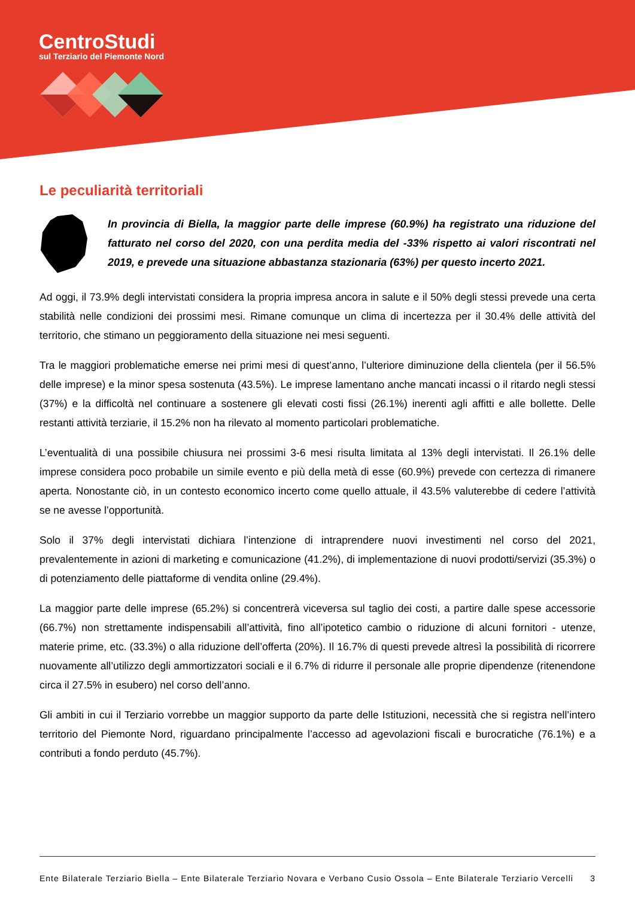CentroStudi
sul Terziario del Piemonte Nord
Le peculiarità territoriali
In provincia di Biella, la maggior parte delle imprese (60.9%) ha registrato una riduzione del fatturato nel corso del 2020, con una perdita media del -33% rispetto ai valori riscontrati nel 2019, e prevede una situazione abbastanza stazionaria (63%) per questo incerto 2021.
Ad oggi, il 73.9% degli intervistati considera la propria impresa ancora in salute e il 50% degli stessi prevede una certa stabilità nelle condizioni dei prossimi mesi. Rimane comunque un clima di incertezza per il 30.4% delle attività del territorio, che stimano un peggioramento della situazione nei mesi seguenti.
Tra le maggiori problematiche emerse nei primi mesi di quest’anno, l’ulteriore diminuzione della clientela (per il 56.5% delle imprese) e la minor spesa sostenuta (43.5%). Le imprese lamentano anche mancati incassi o il ritardo negli stessi (37%) e la difficoltà nel continuare a sostenere gli elevati costi fissi (26.1%) inerenti agli affitti e alle bollette. Delle restanti attività terziarie, il 15.2% non ha rilevato al momento particolari problematiche.
L’eventualità di una possibile chiusura nei prossimi 3-6 mesi risulta limitata al 13% degli intervistati. Il 26.1% delle imprese considera poco probabile un simile evento e più della metà di esse (60.9%) prevede con certezza di rimanere aperta. Nonostante ciò, in un contesto economico incerto come quello attuale, il 43.5% valuterebbe di cedere l’attività se ne avesse l’opportunità.
Solo il 37% degli intervistati dichiara l’intenzione di intraprendere nuovi investimenti nel corso del 2021, prevalentemente in azioni di marketing e comunicazione (41.2%), di implementazione di nuovi prodotti/servizi (35.3%) o di potenziamento delle piattaforme di vendita online (29.4%).
La maggior parte delle imprese (65.2%) si concentrerà viceversa sul taglio dei costi, a partire dalle spese accessorie (66.7%) non strettamente indispensabili all’attività, fino all’ipotetico cambio o riduzione di alcuni fornitori - utenze, materie prime, etc. (33.3%) o alla riduzione dell’offerta (20%). Il 16.7% di questi prevede altresì la possibilità di ricorrere nuovamente all’utilizzo degli ammortizzatori sociali e il 6.7% di ridurre il personale alle proprie dipendenze (ritenendone circa il 27.5% in esubero) nel corso dell’anno.
Gli ambiti in cui il Terziario vorrebbe un maggior supporto da parte delle Istituzioni, necessità che si registra nell’intero territorio del Piemonte Nord, riguardano principalmente l’accesso ad agevolazioni fiscali e burocratiche (76.1%) e a contributi a fondo perduto (45.7%).
Ente Bilaterale Terziario Biella – Ente Bilaterale Terziario Novara e Verbano Cusio Ossola – Ente Bilaterale Terziario Vercelli 3